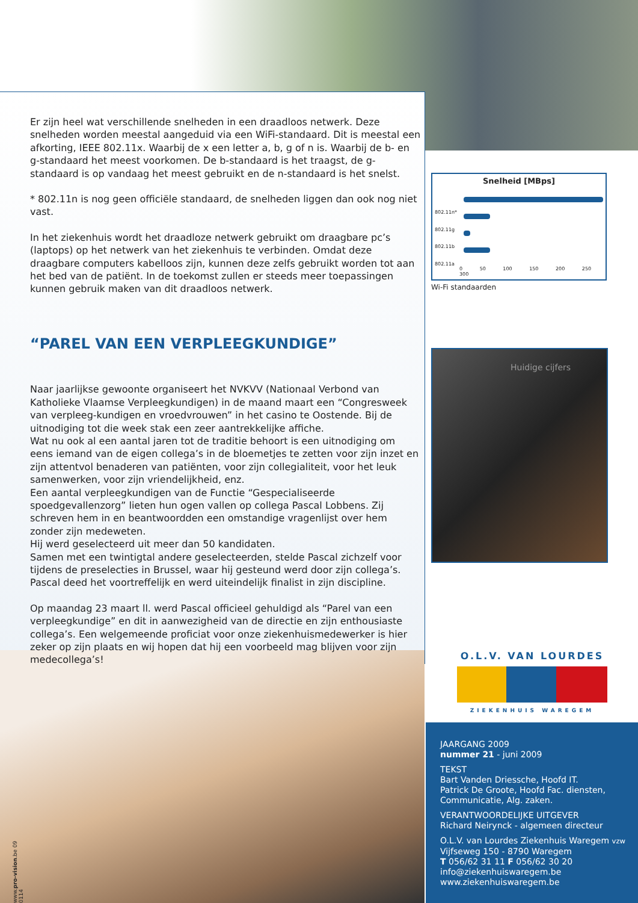Er zijn heel wat verschillende snelheden in een draadloos netwerk. Deze snelheden worden meestal aangeduid via een WiFi-standaard. Dit is meestal een afkorting, IEEE 802.11x. Waarbij de x een letter a, b, g of n is. Waarbij de b- en g-standaard het meest voorkomen. De b-standaard is het traagst, de g-standaard is op vandaag het meest gebruikt en de n-standaard is het snelst.
* 802.11n is nog geen officiële standaard, de snelheden liggen dan ook nog niet vast.
In het ziekenhuis wordt het draadloze netwerk gebruikt om draagbare pc’s (laptops) op het netwerk van het ziekenhuis te verbinden. Omdat deze draagbare computers kabelloos zijn, kunnen deze zelfs gebruikt worden tot aan het bed van de patiënt. In de toekomst zullen er steeds meer toepassingen kunnen gebruik maken van dit draadloos netwerk.
“PAREL VAN EEN VERPLEEGKUNDIGE”
Naar jaarlijkse gewoonte organiseert het NVKVV (Nationaal Verbond van Katholieke Vlaamse Verpleegkundigen) in de maand maart een “Congresweek van verpleeg-kundigen en vroedvrouwen” in het casino te Oostende. Bij de uitnodiging tot die week stak een zeer aantrekkelijke affiche.
Wat nu ook al een aantal jaren tot de traditie behoort is een uitnodiging om eens iemand van de eigen collega’s in de bloemetjes te zetten voor zijn inzet en zijn attentvol benaderen van patiënten, voor zijn collegialiteit, voor het leuk samenwerken, voor zijn vriendelijkheid, enz.
Een aantal verpleegkundigen van de Functie “Gespecialiseerde spoedgevallenzorg” lieten hun ogen vallen op collega Pascal Lobbens. Zij schreven hem in en beantwoordden een omstandige vragenlijst over hem zonder zijn medeweten.
Hij werd geselecteerd uit meer dan 50 kandidaten.
Samen met een twintigtal andere geselecteerden, stelde Pascal zichzelf voor tijdens de preselecties in Brussel, waar hij gesteund werd door zijn collega’s.
Pascal deed het voortreffelijk en werd uiteindelijk finalist in zijn discipline.
Op maandag 23 maart ll. werd Pascal officieel gehuldigd als “Parel van een verpleegkundige” en dit in aanwezigheid van de directie en zijn enthousiaste collega’s. Een welgemeende proficiat voor onze ziekenhuismedewerker is hier zeker op zijn plaats en wij hopen dat hij een voorbeeld mag blijven voor zijn medecollega’s!
Snelheid [MBps]
802.11n*
802.11g
802.11b
802.11a
0 50 100 150 200 250 300
Wi-Fi standaarden
Huidige cijfers
O.L.V. VAN LOURDES
ZIEKENHUIS WAREGEM
JAARGANG 2009
nummer 21 - juni 2009
TEKST
Bart Vanden Driessche, Hoofd IT.
Patrick De Groote, Hoofd Fac. diensten, Communicatie, Alg. zaken.
VERANTWOORDELIJKE UITGEVER
Richard Neirynck - algemeen directeur
O.L.V. van Lourdes Ziekenhuis Waregem vzw
Vijfseweg 150 - 8790 Waregem
T 056/62 31 11 F 056/62 30 20
info@ziekenhuiswaregem.be
www.ziekenhuiswaregem.be
www.pro-vision.be 09 0114